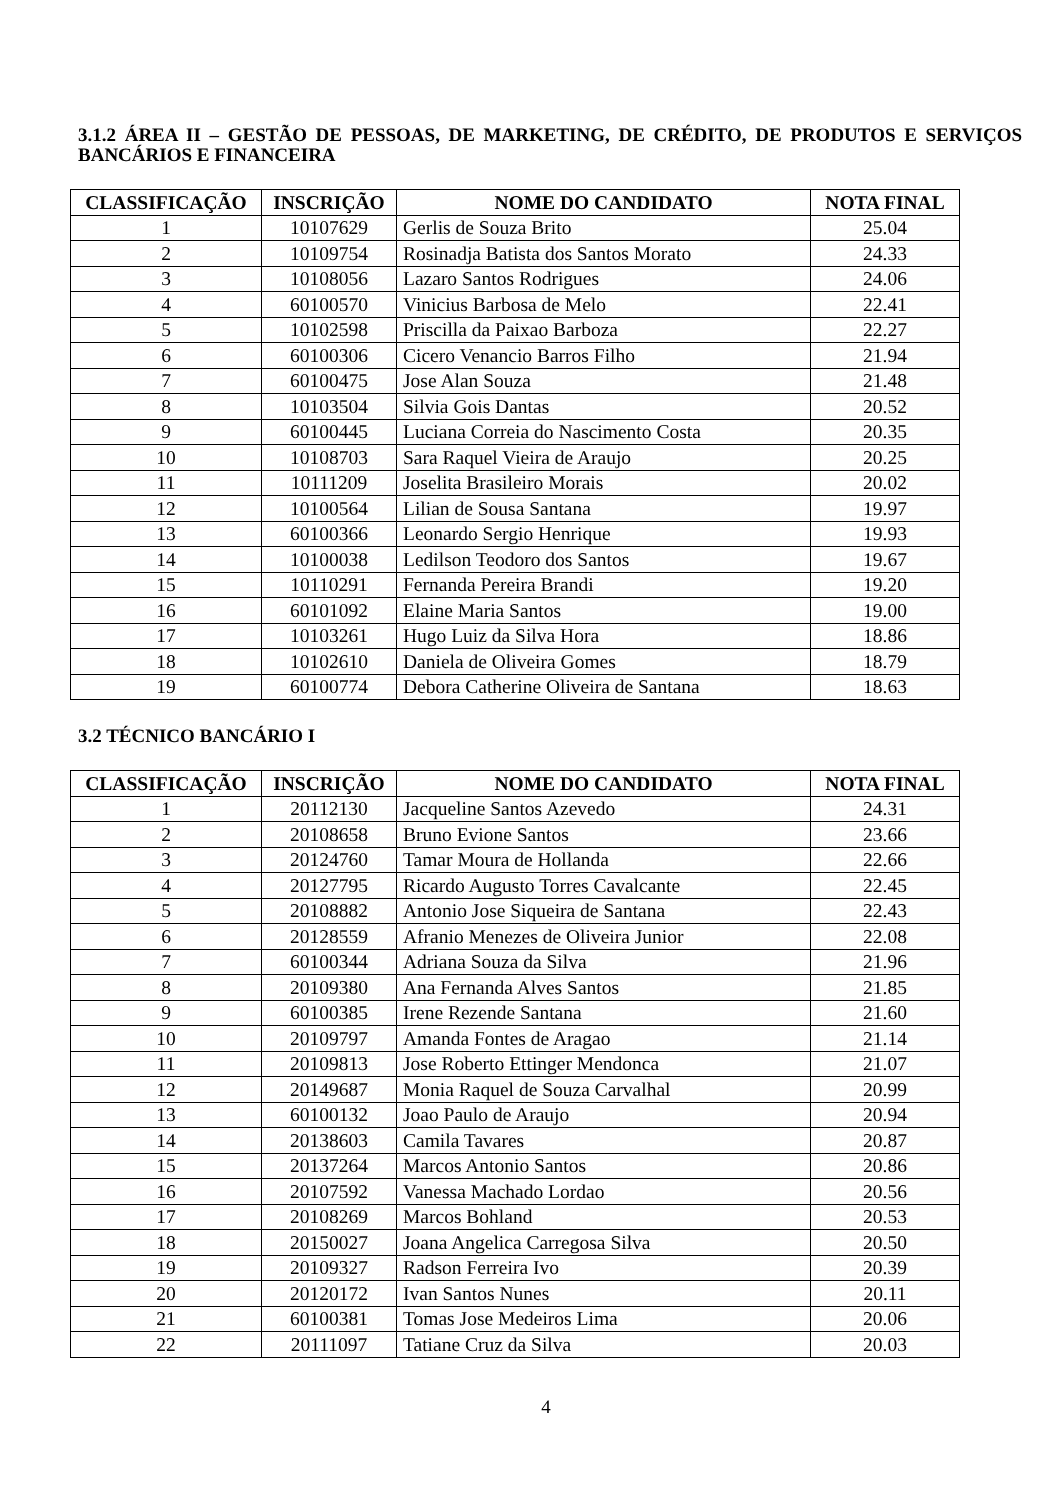3.1.2 ÁREA II – GESTÃO DE PESSOAS, DE MARKETING, DE CRÉDITO, DE PRODUTOS E SERVIÇOS BANCÁRIOS E FINANCEIRA
| CLASSIFICAÇÃO | INSCRIÇÃO | NOME DO CANDIDATO | NOTA FINAL |
| --- | --- | --- | --- |
| 1 | 10107629 | Gerlis de Souza Brito | 25.04 |
| 2 | 10109754 | Rosinadja Batista dos Santos Morato | 24.33 |
| 3 | 10108056 | Lazaro Santos Rodrigues | 24.06 |
| 4 | 60100570 | Vinicius Barbosa de Melo | 22.41 |
| 5 | 10102598 | Priscilla da Paixao Barboza | 22.27 |
| 6 | 60100306 | Cicero Venancio Barros Filho | 21.94 |
| 7 | 60100475 | Jose Alan Souza | 21.48 |
| 8 | 10103504 | Silvia Gois Dantas | 20.52 |
| 9 | 60100445 | Luciana Correia do Nascimento Costa | 20.35 |
| 10 | 10108703 | Sara Raquel Vieira de Araujo | 20.25 |
| 11 | 10111209 | Joselita Brasileiro Morais | 20.02 |
| 12 | 10100564 | Lilian de Sousa Santana | 19.97 |
| 13 | 60100366 | Leonardo Sergio Henrique | 19.93 |
| 14 | 10100038 | Ledilson Teodoro dos Santos | 19.67 |
| 15 | 10110291 | Fernanda Pereira Brandi | 19.20 |
| 16 | 60101092 | Elaine Maria Santos | 19.00 |
| 17 | 10103261 | Hugo Luiz da Silva Hora | 18.86 |
| 18 | 10102610 | Daniela de Oliveira Gomes | 18.79 |
| 19 | 60100774 | Debora Catherine Oliveira de Santana | 18.63 |
3.2 TÉCNICO BANCÁRIO I
| CLASSIFICAÇÃO | INSCRIÇÃO | NOME DO CANDIDATO | NOTA FINAL |
| --- | --- | --- | --- |
| 1 | 20112130 | Jacqueline Santos Azevedo | 24.31 |
| 2 | 20108658 | Bruno Evione Santos | 23.66 |
| 3 | 20124760 | Tamar Moura de Hollanda | 22.66 |
| 4 | 20127795 | Ricardo Augusto Torres Cavalcante | 22.45 |
| 5 | 20108882 | Antonio Jose Siqueira de Santana | 22.43 |
| 6 | 20128559 | Afranio Menezes de Oliveira Junior | 22.08 |
| 7 | 60100344 | Adriana Souza da Silva | 21.96 |
| 8 | 20109380 | Ana Fernanda Alves Santos | 21.85 |
| 9 | 60100385 | Irene Rezende Santana | 21.60 |
| 10 | 20109797 | Amanda Fontes de Aragao | 21.14 |
| 11 | 20109813 | Jose Roberto Ettinger Mendonca | 21.07 |
| 12 | 20149687 | Monia Raquel de Souza Carvalhal | 20.99 |
| 13 | 60100132 | Joao Paulo de Araujo | 20.94 |
| 14 | 20138603 | Camila Tavares | 20.87 |
| 15 | 20137264 | Marcos Antonio Santos | 20.86 |
| 16 | 20107592 | Vanessa Machado Lordao | 20.56 |
| 17 | 20108269 | Marcos Bohland | 20.53 |
| 18 | 20150027 | Joana Angelica Carregosa Silva | 20.50 |
| 19 | 20109327 | Radson Ferreira Ivo | 20.39 |
| 20 | 20120172 | Ivan Santos Nunes | 20.11 |
| 21 | 60100381 | Tomas Jose Medeiros Lima | 20.06 |
| 22 | 20111097 | Tatiane Cruz da Silva | 20.03 |
4